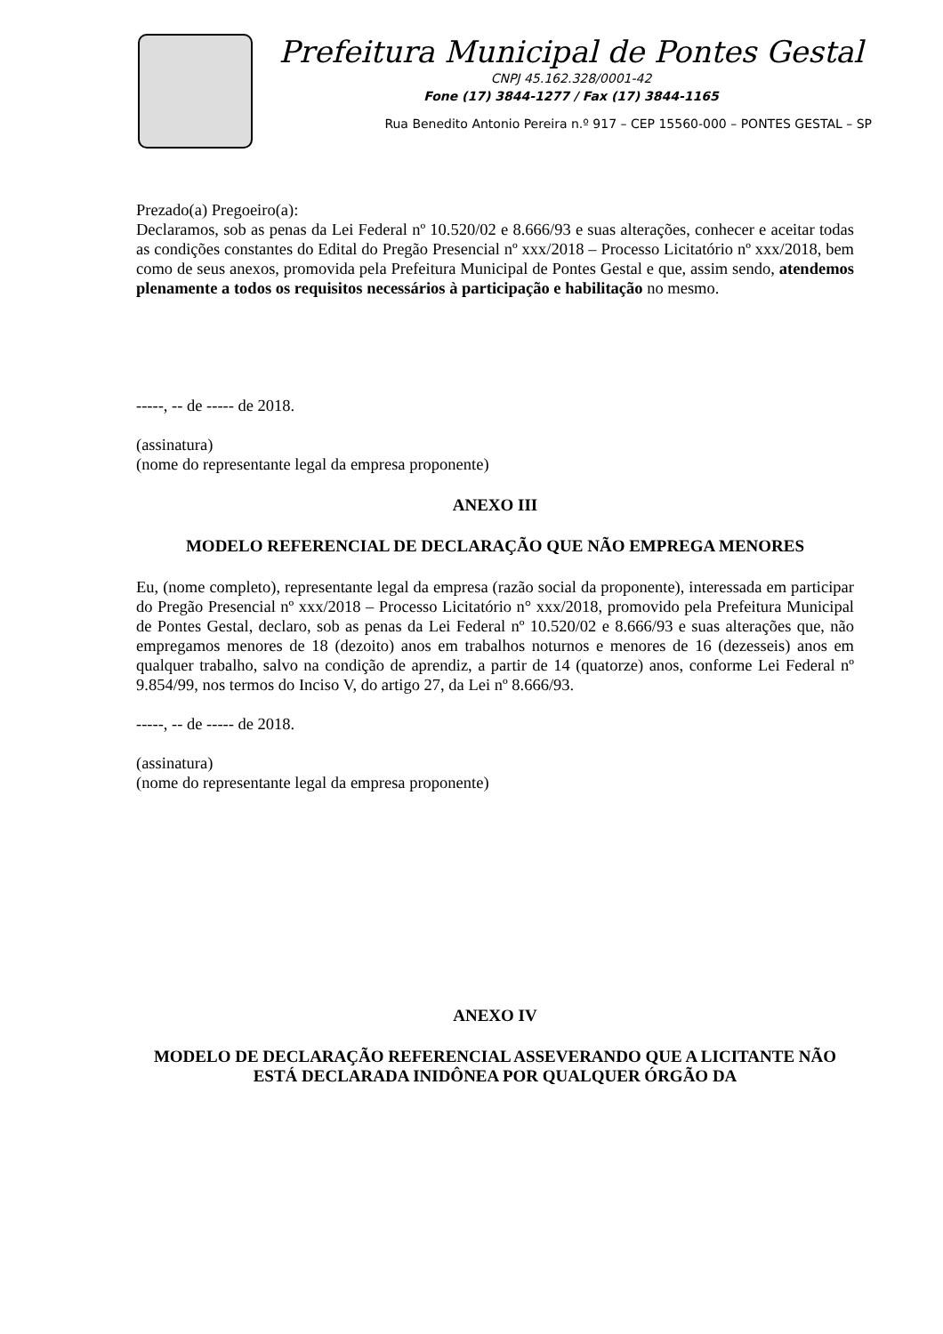Prefeitura Municipal de Pontes Gestal
CNPJ 45.162.328/0001-42
Fone (17) 3844-1277 / Fax (17) 3844-1165
Rua Benedito Antonio Pereira n.º 917 – CEP 15560-000 – PONTES GESTAL – SP
Prezado(a) Pregoeiro(a):
Declaramos, sob as penas da Lei Federal nº 10.520/02 e 8.666/93 e suas alterações, conhecer e aceitar todas as condições constantes do Edital do Pregão Presencial nº xxx/2018 – Processo Licitatório nº xxx/2018, bem como de seus anexos, promovida pela Prefeitura Municipal de Pontes Gestal e que, assim sendo, atendemos plenamente a todos os requisitos necessários à participação e habilitação no mesmo.
-----, -- de ----- de 2018.
(assinatura)
(nome do representante legal da empresa proponente)
ANEXO III
MODELO REFERENCIAL DE DECLARAÇÃO QUE NÃO EMPREGA MENORES
Eu, (nome completo), representante legal da empresa (razão social da proponente), interessada em participar do Pregão Presencial nº xxx/2018 – Processo Licitatório n° xxx/2018, promovido pela Prefeitura Municipal de Pontes Gestal, declaro, sob as penas da Lei Federal nº 10.520/02 e 8.666/93 e suas alterações que, não empregamos menores de 18 (dezoito) anos em trabalhos noturnos e menores de 16 (dezesseis) anos em qualquer trabalho, salvo na condição de aprendiz, a partir de 14 (quatorze) anos, conforme Lei Federal nº 9.854/99, nos termos do Inciso V, do artigo 27, da Lei nº 8.666/93.
-----, -- de ----- de 2018.
(assinatura)
(nome do representante legal da empresa proponente)
ANEXO IV
MODELO DE DECLARAÇÃO REFERENCIAL ASSEVERANDO QUE A LICITANTE NÃO ESTÁ DECLARADA INIDÔNEA POR QUALQUER ÓRGÃO DA